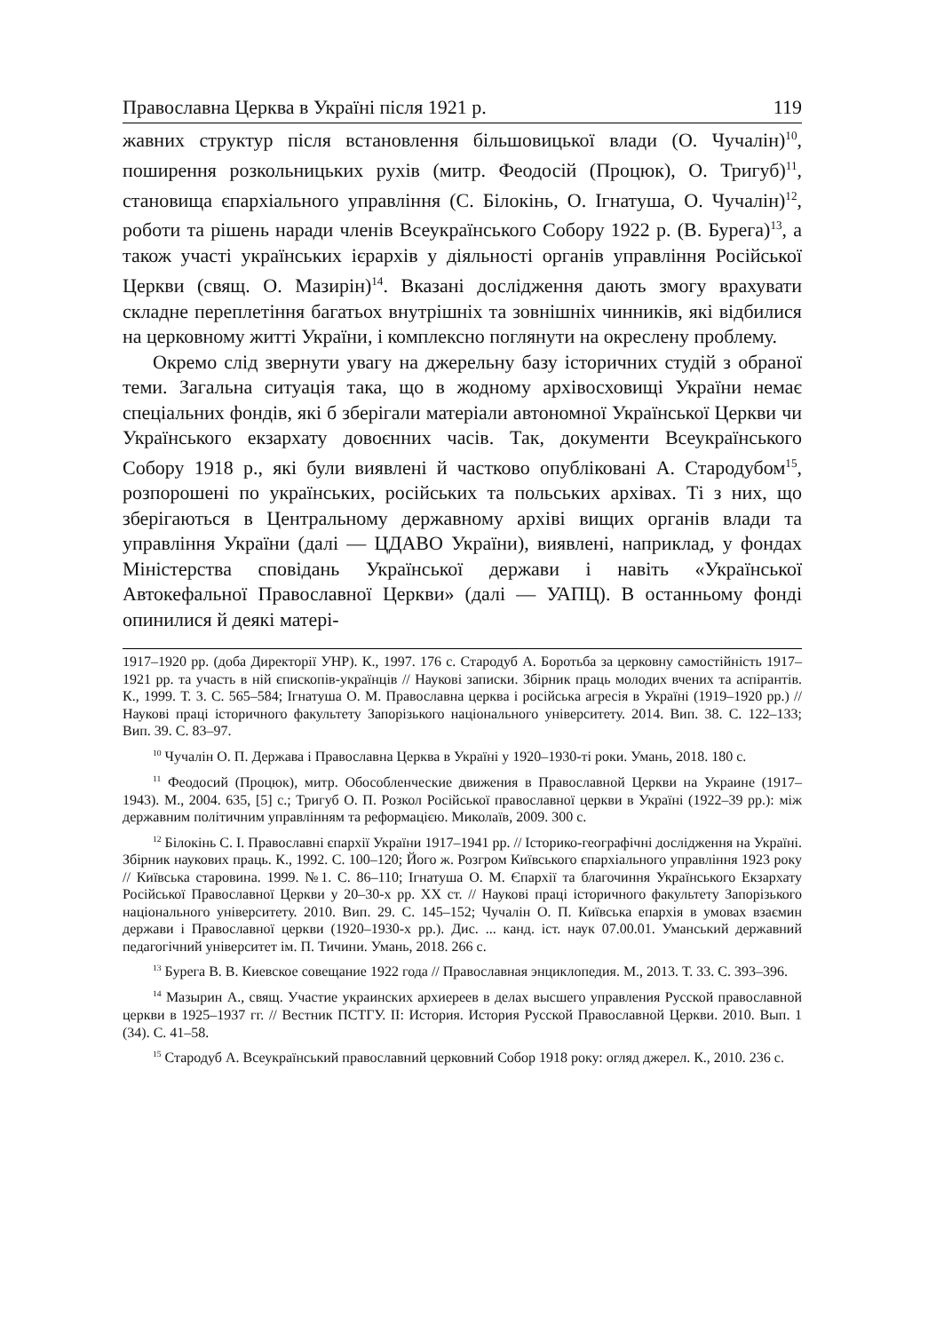Православна Церква в Україні після 1921 р. 119
жавних структур після встановлення більшовицької влади (О. Чучалін)<sup>10</sup>, поширення розкольницьких рухів (митр. Феодосій (Процюк), О. Тригуб)<sup>11</sup>, становища єпархіального управління (С. Білокінь, О. Ігнатуша, О. Чучалін)<sup>12</sup>, роботи та рішень наради членів Всеукраїнського Собору 1922 р. (В. Бурега)<sup>13</sup>, а також участі українських ієрархів у діяльності органів управління Російської Церкви (свящ. О. Мазирін)<sup>14</sup>. Вказані дослідження дають змогу врахувати складне переплетіння багатьох внутрішніх та зовнішніх чинників, які відбилися на церковному житті України, і комплексно поглянути на окреслену проблему.
Окремо слід звернути увагу на джерельну базу історичних студій з обраної теми. Загальна ситуація така, що в жодному архівосховищі України немає спеціальних фондів, які б зберігали матеріали автономної Української Церкви чи Українського екзархату довоєнних часів. Так, документи Всеукраїнського Собору 1918 р., які були виявлені й частково опубліковані А. Стародубом<sup>15</sup>, розпорошені по українських, російських та польських архівах. Ті з них, що зберігаються в Центральному державному архіві вищих органів влади та управління України (далі — ЦДАВО України), виявлені, наприклад, у фондах Міністерства сповідань Української держави і навіть «Української Автокефальної Православної Церкви» (далі — УАПЦ). В останньому фонді опинилися й деякі матері-
1917–1920 рр. (доба Директорії УНР). К., 1997. 176 с. Стародуб А. Боротьба за церковну самостійність 1917–1921 рр. та участь в ній єпископів-українців // Наукові записки. Збірник праць молодих вчених та аспірантів. К., 1999. Т. 3. С. 565–584; Ігнатуша О. М. Православна церква і російська агресія в Україні (1919–1920 рр.) // Наукові праці історичного факультету Запорізького національного університету. 2014. Вип. 38. С. 122–133; Вип. 39. С. 83–97.
<sup>10</sup> Чучалін О. П. Держава і Православна Церква в Україні у 1920–1930-ті роки. Умань, 2018. 180 с.
<sup>11</sup> Феодосий (Процюк), митр. Обособленческие движения в Православной Церкви на Украине (1917–1943). М., 2004. 635, [5] с.; Тригуб О. П. Розкол Російської православної церкви в Україні (1922–39 рр.): між державним політичним управлінням та реформацією. Миколаїв, 2009. 300 с.
<sup>12</sup> Білокінь С. І. Православні єпархії України 1917–1941 рр. // Історико-географічні дослідження на Україні. Збірник наукових праць. К., 1992. С. 100–120; Його ж. Розгром Київського єпархіального управління 1923 року // Київська старовина. 1999. №1. С. 86–110; Ігнатуша О. М. Єпархії та благочиння Українського Екзархату Російської Православної Церкви у 20–30-х рр. ХХ ст. // Наукові праці історичного факультету Запорізького національного університету. 2010. Вип. 29. С. 145–152; Чучалін О. П. Київська епархія в умовах взаємин держави і Православної церкви (1920–1930-х рр.). Дис. ... канд. іст. наук 07.00.01. Уманський державний педагогічний університет ім. П. Тичини. Умань, 2018. 266 с.
<sup>13</sup> Бурега В. В. Киевское совещание 1922 года // Православная энциклопедия. М., 2013. Т. 33. С. 393–396.
<sup>14</sup> Мазырин А., свящ. Участие украинских архиереев в делах высшего управления Русской православной церкви в 1925–1937 гг. // Вестник ПСТГУ. II: История. История Русской Православной Церкви. 2010. Вып. 1 (34). С. 41–58.
<sup>15</sup> Стародуб А. Всеукраїнський православний церковний Собор 1918 року: огляд джерел. К., 2010. 236 с.